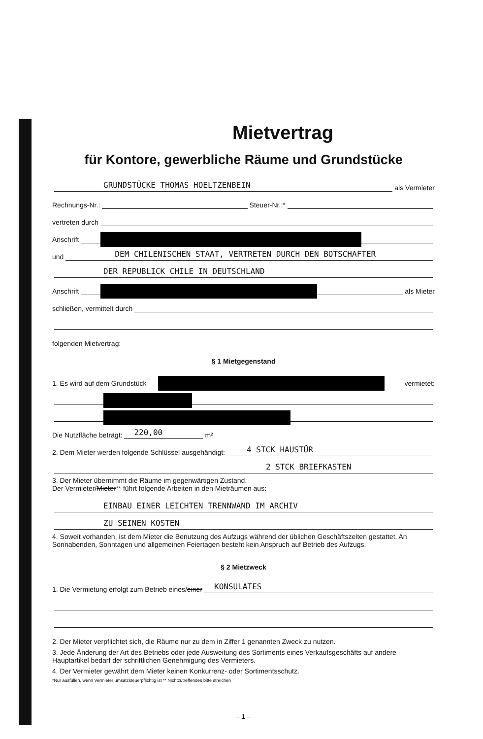Mietvertrag
für Kontore, gewerbliche Räume und Grundstücke
GRUNDSTÜCKE THOMAS HOELTZENBEIN als Vermieter
Rechnungs-Nr.: Steuer-Nr.:*
vertreten durch
Anschrift
und DEM CHILENISCHEN STAAT, VERTRETEN DURCH DEN BOTSCHAFTER
DER REPUBLICK CHILE IN DEUTSCHLAND
Anschrift als Mieter
schließen, vermittelt durch
folgenden Mietvertrag:
§ 1 Mietgegenstand
1. Es wird auf dem Grundstück vermietet:
Die Nutzfläche beträgt: 220,00 m²
2. Dem Mieter werden folgende Schlüssel ausgehändigt: 4 STCK HAUSTÜR
2 STCK BRIEFKASTEN
3. Der Mieter übernimmt die Räume im gegenwärtigen Zustand.
Der Vermieter/Mieter** führt folgende Arbeiten in den Mieträumen aus:
EINBAU EINER LEICHTEN TRENNWAND IM ARCHIV
ZU SEINEN KOSTEN
4. Soweit vorhanden, ist dem Mieter die Benutzung des Aufzugs während der üblichen Geschäftszeiten gestattet. An Sonnabenden, Sonntagen und allgemeinen Feiertagen besteht kein Anspruch auf Betrieb des Aufzugs.
§ 2 Mietzweck
1. Die Vermietung erfolgt zum Betrieb eines/ einer KONSULATES
2. Der Mieter verpflichtet sich, die Räume nur zu dem in Ziffer 1 genannten Zweck zu nutzen.
3. Jede Änderung der Art des Betriebs oder jede Ausweitung des Sortiments eines Verkaufsgeschäfts auf andere Hauptartikel bedarf der schriftlichen Genehmigung des Vermieters.
4. Der Vermieter gewährt dem Mieter keinen Konkurrenz- oder Sortimentsschutz.
*Nur ausfüllen, wenn Vermieter umsatzsteuerpflichtig ist ** Nichtzutreffendes bitte streichen
– 1 –